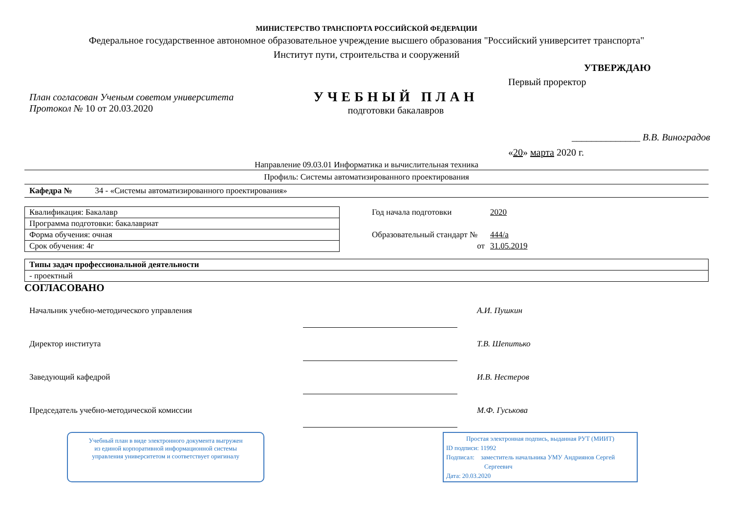МИНИСТЕРСТВО ТРАНСПОРТА РОССИЙСКОЙ ФЕДЕРАЦИИ
Федеральное государственное автономное образовательное учреждение высшего образования "Российский университет транспорта"
Институт пути, строительства и сооружений
План согласован Ученым советом университета
Протокол № 10 от 20.03.2020
УЧЕБНЫЙ ПЛАН
подготовки бакалавров
УТВЕРЖДАЮ
Первый проректор
______________ В.В. Виноградов
«20» марта 2020 г.
Направление 09.03.01 Информатика и вычислительная техника
Профиль: Системы автоматизированного проектирования
Кафедра № 34 - «Системы автоматизированного проектирования»
| Квалификация: Бакалавр |
| Программа подготовки: бакалавриат |
| Форма обучения: очная |
| Срок обучения: 4г |
| Год начала подготовки | 2020 |
| Образовательный стандарт № | 444/а |
| от | 31.05.2019 |
| Типы задач профессиональной деятельности |
| - проектный |
СОГЛАСОВАНО
Начальник учебно-методического управления А.И. Пушкин
Директор института Т.В. Шепитько
Заведующий кафедрой И.В. Нестеров
Председатель учебно-методической комиссии М.Ф. Гуськова
Учебный план в виде электронного документа выгружен
из единой корпоративной информационной системы
управления университетом и соответствует оригиналу
Простая электронная подпись, выданная РУТ (МИИТ)
ID подписи: 11992
Подписал: заместитель начальника УМУ Андриянов Сергей
Сергеевич
Дата: 20.03.2020